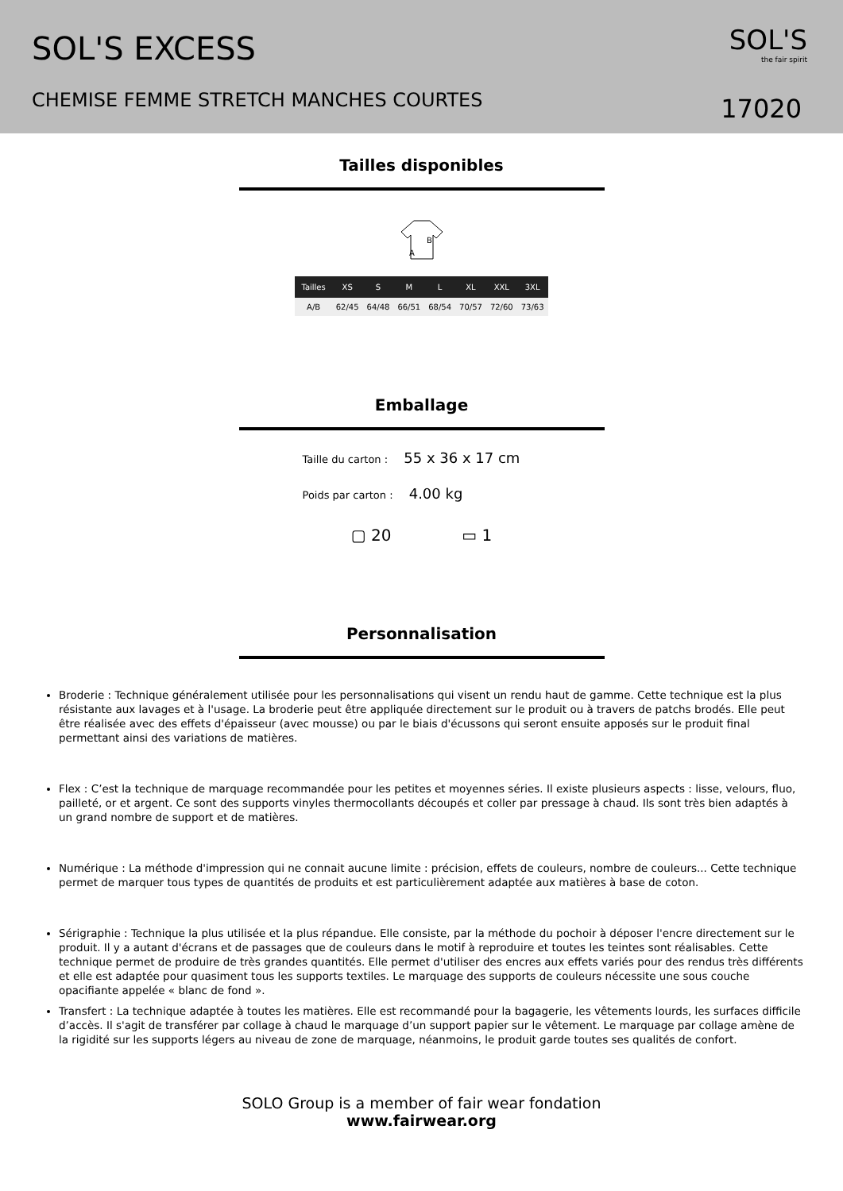SOL'S EXCESS
CHEMISE FEMME STRETCH MANCHES COURTES
SOL'S
the fair spirit
17020
Tailles disponibles
B
A
| Tailles | XS | S | M | L | XL | XXL | 3XL |
| --- | --- | --- | --- | --- | --- | --- | --- |
| A/B | 62/45 | 64/48 | 66/51 | 68/54 | 70/57 | 72/60 | 73/63 |
Emballage
Taille du carton : 55 x 36 x 17 cm
Poids par carton : 4.00 kg
▢ 20 ▭ 1
Personnalisation
Broderie : Technique généralement utilisée pour les personnalisations qui visent un rendu haut de gamme. Cette technique est la plus résistante aux lavages et à l'usage. La broderie peut être appliquée directement sur le produit ou à travers de patchs brodés. Elle peut être réalisée avec des effets d'épaisseur (avec mousse) ou par le biais d'écussons qui seront ensuite apposés sur le produit final permettant ainsi des variations de matières.
Flex : C’est la technique de marquage recommandée pour les petites et moyennes séries. Il existe plusieurs aspects : lisse, velours, fluo, pailleté, or et argent. Ce sont des supports vinyles thermocollants découpés et coller par pressage à chaud. Ils sont très bien adaptés à un grand nombre de support et de matières.
Numérique : La méthode d'impression qui ne connait aucune limite : précision, effets de couleurs, nombre de couleurs... Cette technique permet de marquer tous types de quantités de produits et est particulièrement adaptée aux matières à base de coton.
Sérigraphie : Technique la plus utilisée et la plus répandue. Elle consiste, par la méthode du pochoir à déposer l'encre directement sur le produit. Il y a autant d'écrans et de passages que de couleurs dans le motif à reproduire et toutes les teintes sont réalisables. Cette technique permet de produire de très grandes quantités. Elle permet d'utiliser des encres aux effets variés pour des rendus très différents et elle est adaptée pour quasiment tous les supports textiles. Le marquage des supports de couleurs nécessite une sous couche opacifiante appelée « blanc de fond ».
Transfert : La technique adaptée à toutes les matières. Elle est recommandé pour la bagagerie, les vêtements lourds, les surfaces difficile d’accès. Il s'agit de transférer par collage à chaud le marquage d’un support papier sur le vêtement. Le marquage par collage amène de la rigidité sur les supports légers au niveau de zone de marquage, néanmoins, le produit garde toutes ses qualités de confort.
SOLO Group is a member of fair wear fondation
www.fairwear.org